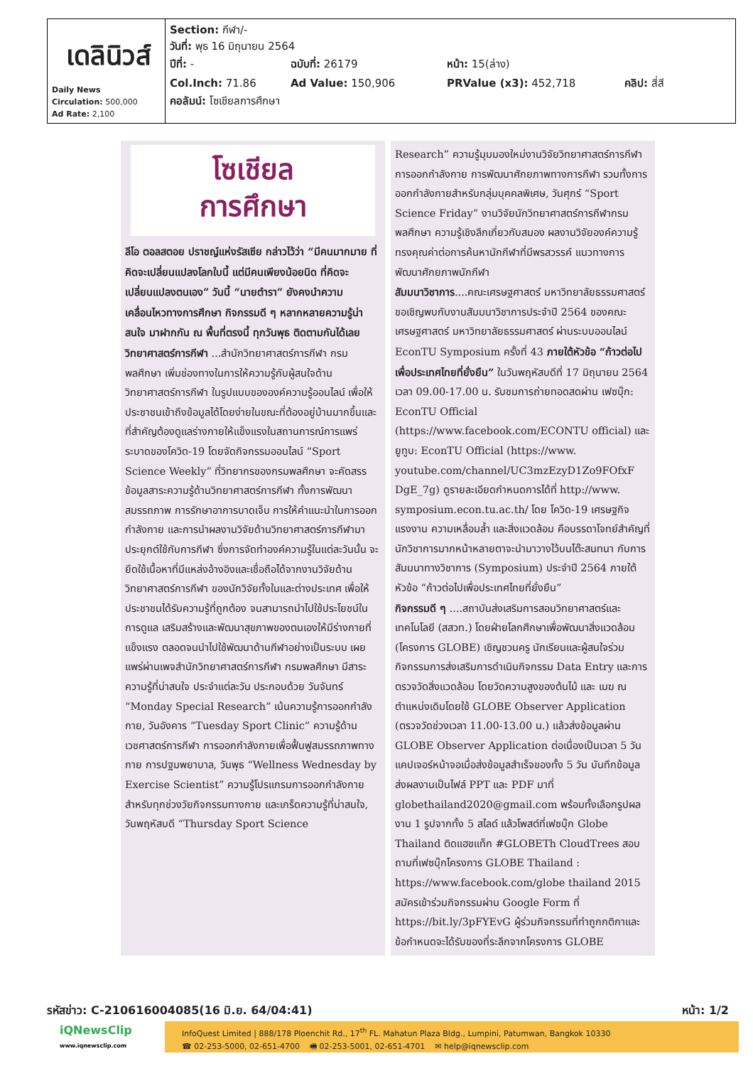| เดลินิวส์ Daily News Circulation: 500,000 Ad Rate: 2,100 | Section: กีฬา/- วันที่: พุธ 16 มิถุนายน 2564 ปีที่: - ฉบับที่: 26179 หน้า: 15(ล่าง) Col.Inch: 71.86 Ad Value: 150,906 PRValue (x3): 452,718 คลิป: สี่สี คอลัมน์: โซเชียลการศึกษา |
โซเชียล
การศึกษา
ลีโอ ตอลสตอย ปราชญ์แห่งรัสเซีย กล่าวไว้ว่า “มีคนมากมาย ที่คิดจะเปลี่ยนแปลงโลกใบนี้ แต่มีคนเพียงน้อยนิด ที่คิดจะเปลี่ยนแปลงตนเอง” วันนี้ “นายตำรา” ยังคงนำความเคลื่อนไหวทางการศึกษา กิจกรรมดี ๆ หลากหลายความรู้น่าสนใจ มาฝากกัน ณ พื้นที่ตรงนี้ ทุกวันพุธ ติดตามกันได้เลย
วิทยาศาสตร์การกีฬา ...สำนักวิทยาศาสตร์การกีฬา กรมพลศึกษา เพิ่มช่องทางในการให้ความรู้กับผู้สนใจด้านวิทยาศาสตร์การกีฬา ในรูปแบบขององค์ความรู้ออนไลน์ เพื่อให้ประชาชนเข้าถึงข้อมูลได้โดยง่ายในขณะที่ต้องอยู่บ้านมากขึ้นและที่สำคัญต้องดูแลร่างกายให้แข็งแรงในสถานการณ์การแพร่ระบาดของโควิด-19 โดยจัดกิจกรรมออนไลน์ “Sport Science Weekly” ที่วิทยากรของกรมพลศึกษา จะคัดสรรข้อมูลสาระความรู้ด้านวิทยาศาสตร์การกีฬา ทั้งการพัฒนาสมรรถภาพ การรักษาอาการบาดเจ็บ การให้คำแนะนำในการออกกำลังกาย และการนำผลงานวิจัยด้านวิทยาศาสตร์การกีฬามาประยุกต์ใช้กับการกีฬา ซึ่งการจัดทำองค์ความรู้ในแต่ละวันนั้น จะยึดใช้เนื้อหาที่มีแหล่งอ้างอิงและเชื่อถือได้จากงานวิจัยด้านวิทยาศาสตร์การกีฬา ของนักวิจัยทั้งในและต่างประเทศ เพื่อให้ประชาชนได้รับความรู้ที่ถูกต้อง จนสามารถนำไปใช้ประโยชน์ในการดูแล เสริมสร้างและพัฒนาสุขภาพของตนเองให้มีร่างกายที่แข็งแรง ตลอดจนนำไปใช้พัฒนาด้านกีฬาอย่างเป็นระบบ เผยแพร่ผ่านเพจสำนักวิทยาศาสตร์การกีฬา กรมพลศึกษา มีสาระความรู้ที่น่าสนใจ ประจำแต่ละวัน ประกอบด้วย วันจันทร์ “Monday Special Research” เน้นความรู้การออกกำลังกาย, วันอังคาร “Tuesday Sport Clinic” ความรู้ด้านเวชศาสตร์การกีฬา การออกกำลังกายเพื่อฟื้นฟูสมรรถภาพทางกาย การปฐมพยาบาล, วันพุธ “Wellness Wednesday by Exercise Scientist” ความรู้โปรแกรมการออกกำลังกายสำหรับทุกช่วงวัยกิจกรรมทางกาย และเกร็ดความรู้ที่น่าสนใจ, วันพฤหัสบดี “Thursday Sport Science
Research” ความรู้มุมมองใหม่งานวิจัยวิทยาศาสตร์การกีฬา การออกกำลังกาย การพัฒนาศักยภาพทางการกีฬา รวมทั้งการออกกำลังกายสำหรับกลุ่มบุคคลพิเศษ, วันศุกร์ “Sport Science Friday” งานวิจัยนักวิทยาศาสตร์การกีฬากรมพลศึกษา ความรู้เชิงลึกเกี่ยวกับสมอง ผลงานวิจัยองค์ความรู้ทรงคุณค่าต่อการค้นหานักกีฬาที่มีพรสวรรค์ แนวทางการพัฒนาศักยภาพนักกีฬา
สัมมนาวิชาการ....คณะเศรษฐศาสตร์ มหาวิทยาลัยธรรมศาสตร์ ขอเชิญพบกับงานสัมมนาวิชาการประจำปี 2564 ของคณะเศรษฐศาสตร์ มหาวิทยาลัยธรรมศาสตร์ ผ่านระบบออนไลน์ EconTU Symposium ครั้งที่ 43 ภายใต้หัวข้อ “ก้าวต่อไปเพื่อประเทศไทยที่ยั่งยืน” ในวันพฤหัสบดีที่ 17 มิถุนายน 2564 เวลา 09.00-17.00 น. รับชมการถ่ายทอดสดผ่าน เฟซบุ๊ก: EconTU Official (https://www.facebook.com/ECONTU official) และ ยูทูบ: EconTU Official (https://www. youtube.com/channel/UC3mzEzyD1Zo9FOfxF DgE_7g) ดูรายละเอียดกำหนดการได้ที่ http://www. symposium.econ.tu.ac.th/ โดย โควิด-19 เศรษฐกิจ แรงงาน ความเหลื่อมล้ำ และสิ่งแวดล้อม คือบรรดาโจทย์สำคัญที่นักวิชาการมากหน้าหลายตาจะนำมาวางไว้บนโต๊ะสนทนา กับการสัมมนาทางวิชาการ (Symposium) ประจำปี 2564 ภายใต้หัวข้อ “ก้าวต่อไปเพื่อประเทศไทยที่ยั่งยืน”
กิจกรรมดี ๆ ....สถาบันส่งเสริมการสอนวิทยาศาสตร์และเทคโนโลยี (สสวท.) โดยฝ่ายโลกศึกษาเพื่อพัฒนาสิ่งแวดล้อม (โครงการ GLOBE) เชิญชวนครู นักเรียนและผู้สนใจร่วมกิจกรรมการส่งเสริมการดำเนินกิจกรรม Data Entry และการตรวจวัดสิ่งแวดล้อม โดยวัดความสูงของต้นไม้ และ เมฆ ณ ตำแหน่งเดิมโดยใช้ GLOBE Observer Application (ตรวจวัดช่วงเวลา 11.00-13.00 น.) แล้วส่งข้อมูลผ่าน GLOBE Observer Application ต่อเนื่องเป็นเวลา 5 วัน แคปเจอร์หน้าจอเมื่อส่งข้อมูลสำเร็จของทั้ง 5 วัน บันทึกข้อมูลส่งผลงานเป็นไฟล์ PPT และ PDF มาที่ globethailand2020@gmail.com พร้อมทั้งเลือกรูปผลงาน 1 รูปจากทั้ง 5 สไลด์ แล้วโพสต์ที่เฟซบุ๊ก Globe Thailand ติดแฮชแท็ก #GLOBETh CloudTrees สอบถามที่เฟซบุ๊กโครงการ GLOBE Thailand : https://www.facebook.com/globe thailand 2015 สมัครเข้าร่วมกิจกรรมผ่าน Google Form ที่ https://bit.ly/3pFYEvG ผู้ร่วมกิจกรรมที่ทำถูกกติกาและข้อกำหนดจะได้รับของที่ระลึกจากโครงการ GLOBE
รหัสข่าว: C-210616004085(16 มิ.ย. 64/04:41) หน้า: 1/2
iQNewsClip
www.iqnewsclip.com
InfoQuest Limited | 888/178 Ploenchit Rd., 17<sup>th</sup> FL. Mahatun Plaza Bldg., Lumpini, Patumwan, Bangkok 10330
☎ 02-253-5000, 02-651-4700 🖷 02-253-5001, 02-651-4701 ✉ help@iqnewsclip.com